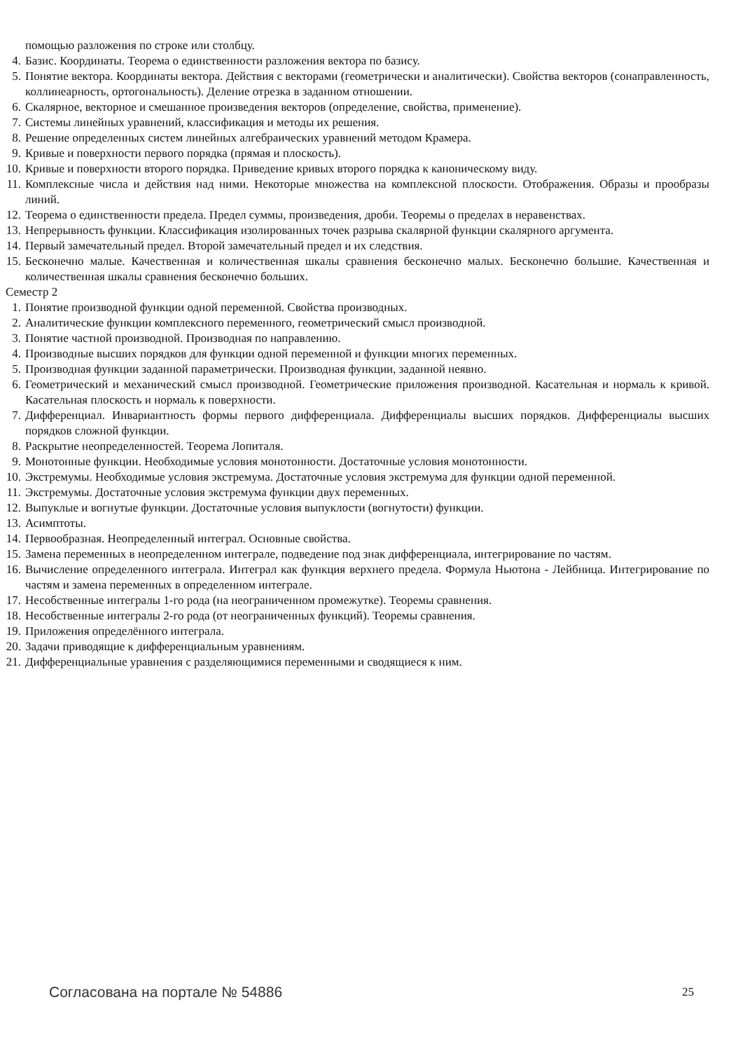помощью разложения по строке или столбцу.
4. Базис. Координаты. Теорема о единственности разложения вектора по базису.
5. Понятие вектора. Координаты вектора. Действия с векторами (геометрически и аналитически). Свойства векторов (сонаправленность, коллинеарность, ортогональность). Деление отрезка в заданном отношении.
6. Скалярное, векторное и смешанное произведения векторов (определение, свойства, применение).
7. Системы линейных уравнений, классификация и методы их решения.
8. Решение определенных систем линейных алгебраических уравнений методом Крамера.
9. Кривые и поверхности первого порядка (прямая и плоскость).
10. Кривые и поверхности второго порядка. Приведение кривых второго порядка к каноническому виду.
11. Комплексные числа и действия над ними. Некоторые множества на комплексной плоскости. Отображения. Образы и прообразы линий.
12. Теорема о единственности предела. Предел суммы, произведения, дроби. Теоремы о пределах в неравенствах.
13. Непрерывность функции. Классификация изолированных точек разрыва скалярной функции скалярного аргумента.
14. Первый замечательный предел. Второй замечательный предел и их следствия.
15. Бесконечно малые. Качественная и количественная шкалы сравнения бесконечно малых. Бесконечно большие. Качественная и количественная шкалы сравнения бесконечно больших.
Семестр 2
1. Понятие производной функции одной переменной. Свойства производных.
2. Аналитические функции комплексного переменного, геометрический смысл производной.
3. Понятие частной производной. Производная по направлению.
4. Производные высших порядков для функции одной переменной и функции многих переменных.
5. Производная функции заданной параметрически. Производная функции, заданной неявно.
6. Геометрический и механический смысл производной. Геометрические приложения производной. Касательная и нормаль к кривой. Касательная плоскость и нормаль к поверхности.
7. Дифференциал. Инвариантность формы первого дифференциала. Дифференциалы высших порядков. Дифференциалы высших порядков сложной функции.
8. Раскрытие неопределенностей. Теорема Лопиталя.
9. Монотонные функции. Необходимые условия монотонности. Достаточные условия монотонности.
10. Экстремумы. Необходимые условия экстремума. Достаточные условия экстремума для функции одной переменной.
11. Экстремумы. Достаточные условия экстремума функции двух переменных.
12. Выпуклые и вогнутые функции. Достаточные условия выпуклости (вогнутости) функции.
13. Асимптоты.
14. Первообразная. Неопределенный интеграл. Основные свойства.
15. Замена переменных в неопределенном интеграле, подведение под знак дифференциала, интегрирование по частям.
16. Вычисление определенного интеграла. Интеграл как функция верхнего предела. Формула Ньютона - Лейбница. Интегрирование по частям и замена переменных в определенном интеграле.
17. Несобственные интегралы 1-го рода (на неограниченном промежутке). Теоремы сравнения.
18. Несобственные интегралы 2-го рода (от неограниченных функций). Теоремы сравнения.
19. Приложения определённого интеграла.
20. Задачи приводящие к дифференциальным уравнениям.
21. Дифференциальные уравнения с разделяющимися переменными и сводящиеся к ним.
Согласована на портале № 54886 25